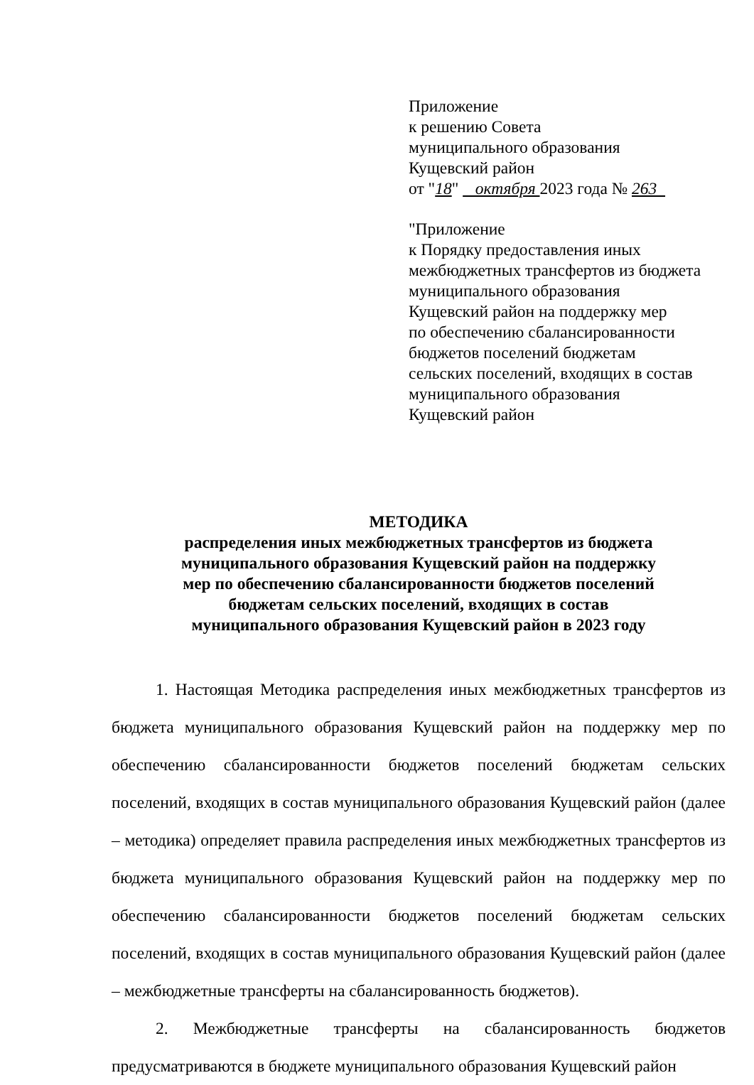Приложение
к решению Совета
муниципального образования
Кущевский район
от "18" октября 2023 года № 263
"Приложение
к Порядку предоставления иных
межбюджетных трансфертов из бюджета
муниципального образования
Кущевский район на поддержку мер
по обеспечению сбалансированности
бюджетов поселений бюджетам
сельских поселений, входящих в состав
муниципального образования
Кущевский район
МЕТОДИКА
распределения иных межбюджетных трансфертов из бюджета
муниципального образования Кущевский район на поддержку
мер по обеспечению сбалансированности бюджетов поселений
бюджетам сельских поселений, входящих в состав
муниципального образования Кущевский район в 2023 году
1. Настоящая Методика распределения иных межбюджетных трансфертов из бюджета муниципального образования Кущевский район на поддержку мер по обеспечению сбалансированности бюджетов поселений бюджетам сельских поселений, входящих в состав муниципального образования Кущевский район (далее – методика) определяет правила распределения иных межбюджетных трансфертов из бюджета муниципального образования Кущевский район на поддержку мер по обеспечению сбалансированности бюджетов поселений бюджетам сельских поселений, входящих в состав муниципального образования Кущевский район (далее – межбюджетные трансферты на сбалансированность бюджетов).
2. Межбюджетные трансферты на сбалансированность бюджетов предусматриваются в бюджете муниципального образования Кущевский район